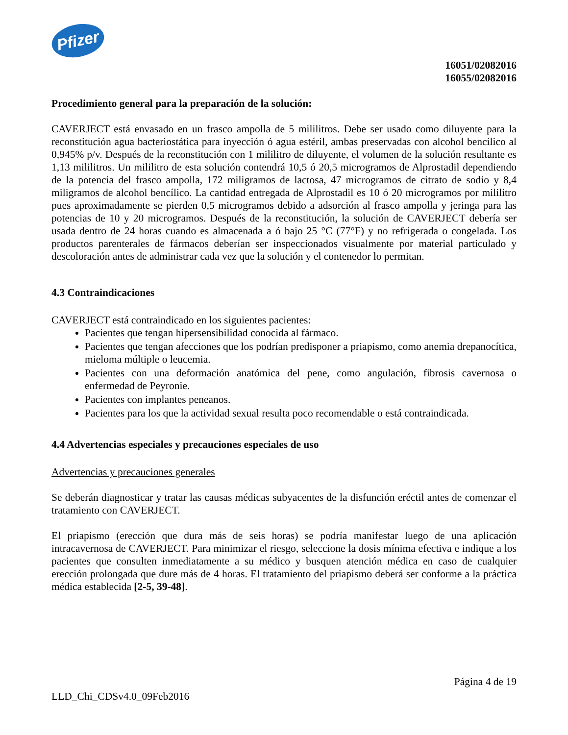Pfizer
16051/02082016
16055/02082016
Procedimiento general para la preparación de la solución:
CAVERJECT está envasado en un frasco ampolla de 5 mililitros. Debe ser usado como diluyente para la reconstitución agua bacteriostática para inyección ó agua estéril, ambas preservadas con alcohol bencílico al 0,945% p/v. Después de la reconstitución con 1 mililitro de diluyente, el volumen de la solución resultante es 1,13 mililitros. Un mililitro de esta solución contendrá 10,5 ó 20,5 microgramos de Alprostadil dependiendo de la potencia del frasco ampolla, 172 miligramos de lactosa, 47 microgramos de citrato de sodio y 8,4 miligramos de alcohol bencílico. La cantidad entregada de Alprostadil es 10 ó 20 microgramos por mililitro pues aproximadamente se pierden 0,5 microgramos debido a adsorción al frasco ampolla y jeringa para las potencias de 10 y 20 microgramos. Después de la reconstitución, la solución de CAVERJECT debería ser usada dentro de 24 horas cuando es almacenada a ó bajo 25 °C (77°F) y no refrigerada o congelada. Los productos parenterales de fármacos deberían ser inspeccionados visualmente por material particulado y descoloración antes de administrar cada vez que la solución y el contenedor lo permitan.
4.3 Contraindicaciones
CAVERJECT está contraindicado en los siguientes pacientes:
Pacientes que tengan hipersensibilidad conocida al fármaco.
Pacientes que tengan afecciones que los podrían predisponer a priapismo, como anemia drepanocítica, mieloma múltiple o leucemia.
Pacientes con una deformación anatómica del pene, como angulación, fibrosis cavernosa o enfermedad de Peyronie.
Pacientes con implantes peneanos.
Pacientes para los que la actividad sexual resulta poco recomendable o está contraindicada.
4.4 Advertencias especiales y precauciones especiales de uso
Advertencias y precauciones generales
Se deberán diagnosticar y tratar las causas médicas subyacentes de la disfunción eréctil antes de comenzar el tratamiento con CAVERJECT.
El priapismo (erección que dura más de seis horas) se podría manifestar luego de una aplicación intracavernosa de CAVERJECT. Para minimizar el riesgo, seleccione la dosis mínima efectiva e indique a los pacientes que consulten inmediatamente a su médico y busquen atención médica en caso de cualquier erección prolongada que dure más de 4 horas. El tratamiento del priapismo deberá ser conforme a la práctica médica establecida [2-5, 39-48].
Página 4 de 19
LLD_Chi_CDSv4.0_09Feb2016